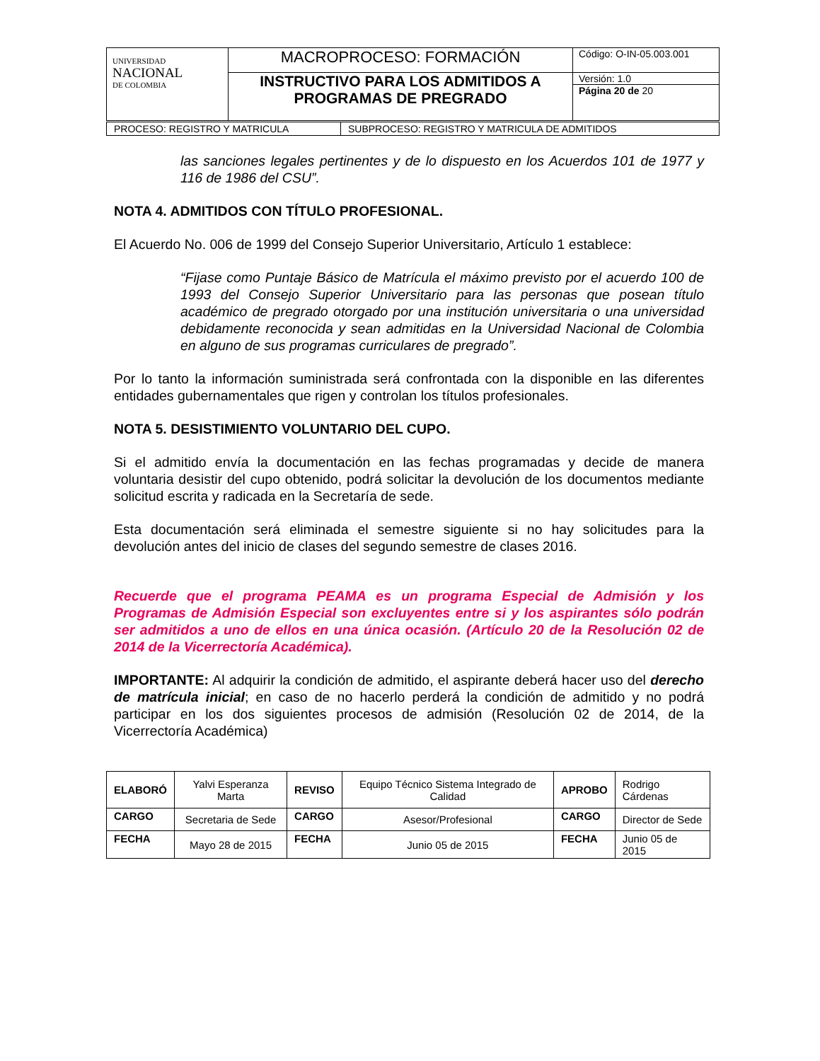| UNIVERSIDAD NACIONAL DE COLOMBIA | MACROPROCESO: FORMACIÓN | Código: O-IN-05.003.001 |
| | INSTRUCTIVO PARA LOS ADMITIDOS A PROGRAMAS DE PREGRADO | Versión: 1.0 |
| | | Página 20 de 20 |
| PROCESO: REGISTRO Y MATRICULA | SUBPROCESO: REGISTRO Y MATRICULA DE ADMITIDOS |
las sanciones legales pertinentes y de lo dispuesto en los Acuerdos 101 de 1977 y 116 de 1986 del CSU”.
NOTA 4. ADMITIDOS CON TÍTULO PROFESIONAL.
El Acuerdo No. 006 de 1999 del Consejo Superior Universitario, Artículo 1 establece:
“Fijase como Puntaje Básico de Matrícula el máximo previsto por el acuerdo 100 de 1993 del Consejo Superior Universitario para las personas que posean título académico de pregrado otorgado por una institución universitaria o una universidad debidamente reconocida y sean admitidas en la Universidad Nacional de Colombia en alguno de sus programas curriculares de pregrado”.
Por lo tanto la información suministrada será confrontada con la disponible en las diferentes entidades gubernamentales que rigen y controlan los títulos profesionales.
NOTA 5. DESISTIMIENTO VOLUNTARIO DEL CUPO.
Si el admitido envía la documentación en las fechas programadas y decide de manera voluntaria desistir del cupo obtenido, podrá solicitar la devolución de los documentos mediante solicitud escrita y radicada en la Secretaría de sede.
Esta documentación será eliminada el semestre siguiente si no hay solicitudes para la devolución antes del inicio de clases del segundo semestre de clases 2016.
Recuerde que el programa PEAMA es un programa Especial de Admisión y los Programas de Admisión Especial son excluyentes entre si y los aspirantes sólo podrán ser admitidos a uno de ellos en una única ocasión. (Artículo 20 de la Resolución 02 de 2014 de la Vicerrectoría Académica).
IMPORTANTE: Al adquirir la condición de admitido, el aspirante deberá hacer uso del derecho de matrícula inicial; en caso de no hacerlo perderá la condición de admitido y no podrá participar en los dos siguientes procesos de admisión (Resolución 02 de 2014, de la Vicerrectoría Académica)
| ELABORÓ | Yalvi Esperanza Marta | REVISO | Equipo Técnico Sistema Integrado de Calidad | APROBO | Rodrigo Cárdenas |
| CARGO | Secretaria de Sede | CARGO | Asesor/Profesional | CARGO | Director de Sede |
| FECHA | Mayo 28 de 2015 | FECHA | Junio 05 de 2015 | FECHA | Junio 05 de 2015 |